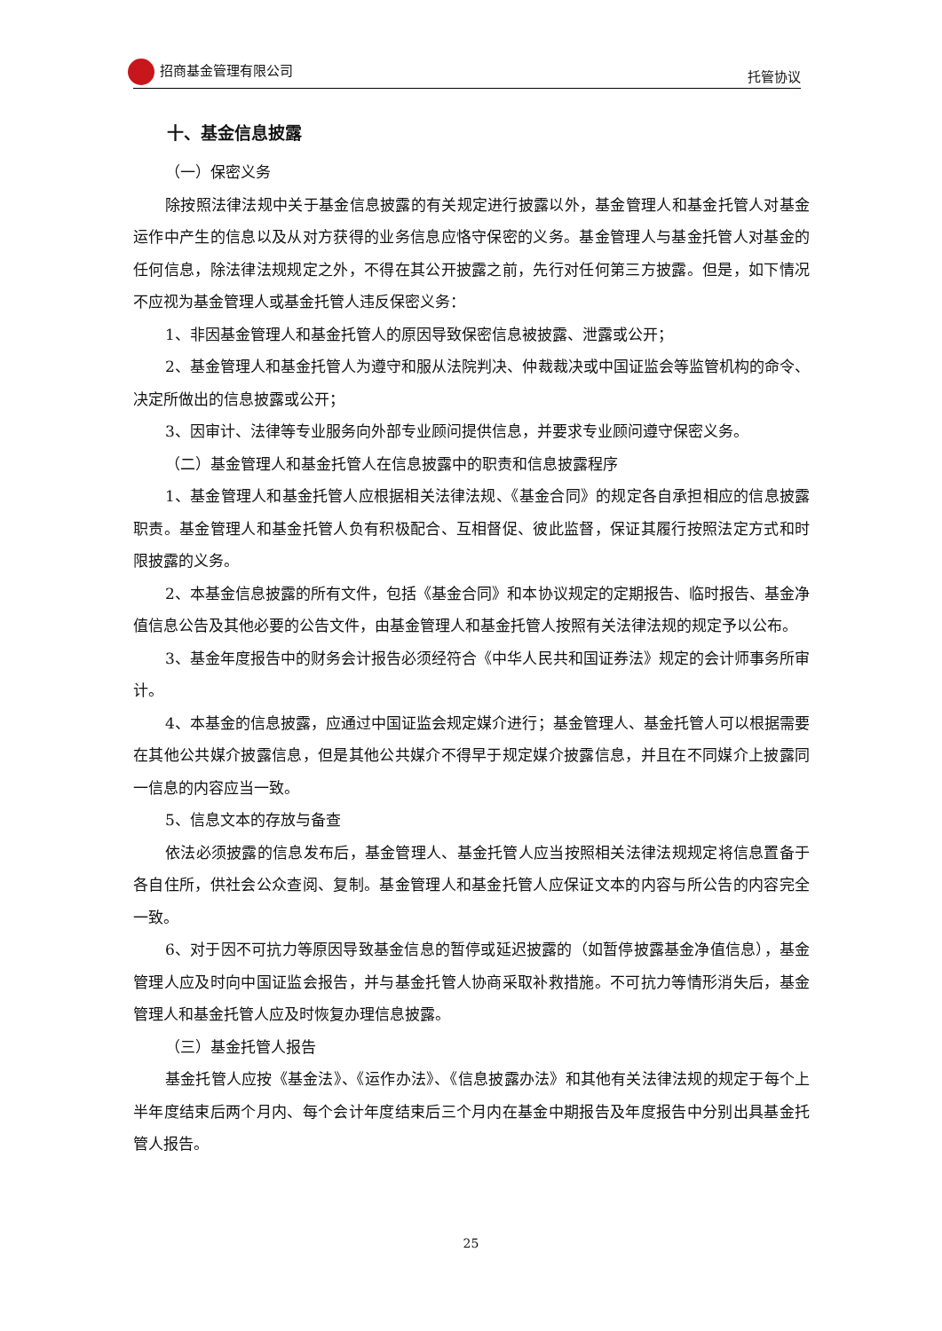招商基金管理有限公司 托管协议
十、基金信息披露
（一）保密义务
除按照法律法规中关于基金信息披露的有关规定进行披露以外，基金管理人和基金托管人对基金运作中产生的信息以及从对方获得的业务信息应恪守保密的义务。基金管理人与基金托管人对基金的任何信息，除法律法规规定之外，不得在其公开披露之前，先行对任何第三方披露。但是，如下情况不应视为基金管理人或基金托管人违反保密义务：
1、非因基金管理人和基金托管人的原因导致保密信息被披露、泄露或公开；
2、基金管理人和基金托管人为遵守和服从法院判决、仲裁裁决或中国证监会等监管机构的命令、决定所做出的信息披露或公开；
3、因审计、法律等专业服务向外部专业顾问提供信息，并要求专业顾问遵守保密义务。
（二）基金管理人和基金托管人在信息披露中的职责和信息披露程序
1、基金管理人和基金托管人应根据相关法律法规、《基金合同》的规定各自承担相应的信息披露职责。基金管理人和基金托管人负有积极配合、互相督促、彼此监督，保证其履行按照法定方式和时限披露的义务。
2、本基金信息披露的所有文件，包括《基金合同》和本协议规定的定期报告、临时报告、基金净值信息公告及其他必要的公告文件，由基金管理人和基金托管人按照有关法律法规的规定予以公布。
3、基金年度报告中的财务会计报告必须经符合《中华人民共和国证券法》规定的会计师事务所审计。
4、本基金的信息披露，应通过中国证监会规定媒介进行；基金管理人、基金托管人可以根据需要在其他公共媒介披露信息，但是其他公共媒介不得早于规定媒介披露信息，并且在不同媒介上披露同一信息的内容应当一致。
5、信息文本的存放与备查
依法必须披露的信息发布后，基金管理人、基金托管人应当按照相关法律法规规定将信息置备于各自住所，供社会公众查阅、复制。基金管理人和基金托管人应保证文本的内容与所公告的内容完全一致。
6、对于因不可抗力等原因导致基金信息的暂停或延迟披露的（如暂停披露基金净值信息），基金管理人应及时向中国证监会报告，并与基金托管人协商采取补救措施。不可抗力等情形消失后，基金管理人和基金托管人应及时恢复办理信息披露。
（三）基金托管人报告
基金托管人应按《基金法》、《运作办法》、《信息披露办法》和其他有关法律法规的规定于每个上半年度结束后两个月内、每个会计年度结束后三个月内在基金中期报告及年度报告中分别出具基金托管人报告。
25